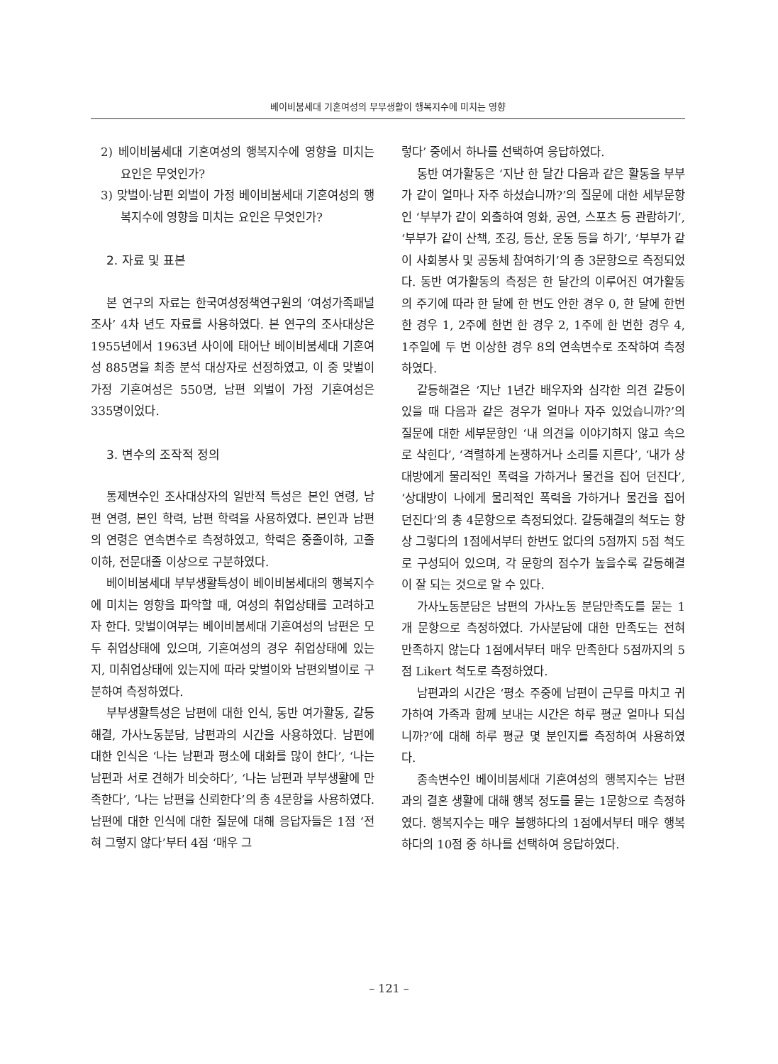베이비붐세대 기혼여성의 부부생활이 행복지수에 미치는 영향
2) 베이비붐세대 기혼여성의 행복지수에 영향을 미치는 요인은 무엇인가?
3) 맞벌이·남편 외벌이 가정 베이비붐세대 기혼여성의 행복지수에 영향을 미치는 요인은 무엇인가?
2. 자료 및 표본
본 연구의 자료는 한국여성정책연구원의 ‘여성가족패널 조사’ 4차 년도 자료를 사용하였다. 본 연구의 조사대상은 1955년에서 1963년 사이에 태어난 베이비붐세대 기혼여성 885명을 최종 분석 대상자로 선정하였고, 이 중 맞벌이 가정 기혼여성은 550명, 남편 외벌이 가정 기혼여성은 335명이었다.
3. 변수의 조작적 정의
통제변수인 조사대상자의 일반적 특성은 본인 연령, 남편 연령, 본인 학력, 남편 학력을 사용하였다. 본인과 남편의 연령은 연속변수로 측정하였고, 학력은 중졸이하, 고졸이하, 전문대졸 이상으로 구분하였다.
베이비붐세대 부부생활특성이 베이비붐세대의 행복지수에 미치는 영향을 파악할 때, 여성의 취업상태를 고려하고자 한다. 맞벌이여부는 베이비붐세대 기혼여성의 남편은 모두 취업상태에 있으며, 기혼여성의 경우 취업상태에 있는지, 미취업상태에 있는지에 따라 맞벌이와 남편외벌이로 구분하여 측정하였다.
부부생활특성은 남편에 대한 인식, 동반 여가활동, 갈등해결, 가사노동분담, 남편과의 시간을 사용하였다. 남편에 대한 인식은 ‘나는 남편과 평소에 대화를 많이 한다’, ‘나는 남편과 서로 견해가 비슷하다’, ‘나는 남편과 부부생활에 만족한다’, ‘나는 남편을 신뢰한다’의 총 4문항을 사용하였다. 남편에 대한 인식에 대한 질문에 대해 응답자들은 1점 ‘전혀 그렇지 않다’부터 4점 ‘매우 그
렇다’ 중에서 하나를 선택하여 응답하였다.
동반 여가활동은 ‘지난 한 달간 다음과 같은 활동을 부부가 같이 얼마나 자주 하셨습니까?’의 질문에 대한 세부문항인 ‘부부가 같이 외출하여 영화, 공연, 스포츠 등 관람하기’, ‘부부가 같이 산책, 조깅, 등산, 운동 등을 하기’, ‘부부가 같이 사회봉사 및 공동체 참여하기’의 총 3문항으로 측정되었다. 동반 여가활동의 측정은 한 달간의 이루어진 여가활동의 주기에 따라 한 달에 한 번도 안한 경우 0, 한 달에 한번 한 경우 1, 2주에 한번 한 경우 2, 1주에 한 번한 경우 4, 1주일에 두 번 이상한 경우 8의 연속변수로 조작하여 측정하였다.
갈등해결은 ‘지난 1년간 배우자와 심각한 의견 갈등이 있을 때 다음과 같은 경우가 얼마나 자주 있었습니까?’의 질문에 대한 세부문항인 ‘내 의견을 이야기하지 않고 속으로 삭힌다’, ‘격렬하게 논쟁하거나 소리를 지른다’, ‘내가 상대방에게 물리적인 폭력을 가하거나 물건을 집어 던진다’, ‘상대방이 나에게 물리적인 폭력을 가하거나 물건을 집어 던진다’의 총 4문항으로 측정되었다. 갈등해결의 척도는 항상 그렇다의 1점에서부터 한번도 없다의 5점까지 5점 척도로 구성되어 있으며, 각 문항의 점수가 높을수록 갈등해결이 잘 되는 것으로 알 수 있다.
가사노동분담은 남편의 가사노동 분담만족도를 묻는 1개 문항으로 측정하였다. 가사분담에 대한 만족도는 전혀 만족하지 않는다 1점에서부터 매우 만족한다 5점까지의 5점 Likert 척도로 측정하였다.
남편과의 시간은 ‘평소 주중에 남편이 근무를 마치고 귀가하여 가족과 함께 보내는 시간은 하루 평균 얼마나 되십니까?’에 대해 하루 평균 몇 분인지를 측정하여 사용하였다.
종속변수인 베이비붐세대 기혼여성의 행복지수는 남편과의 결혼 생활에 대해 행복 정도를 묻는 1문항으로 측정하였다. 행복지수는 매우 불행하다의 1점에서부터 매우 행복하다의 10점 중 하나를 선택하여 응답하였다.
– 121 –